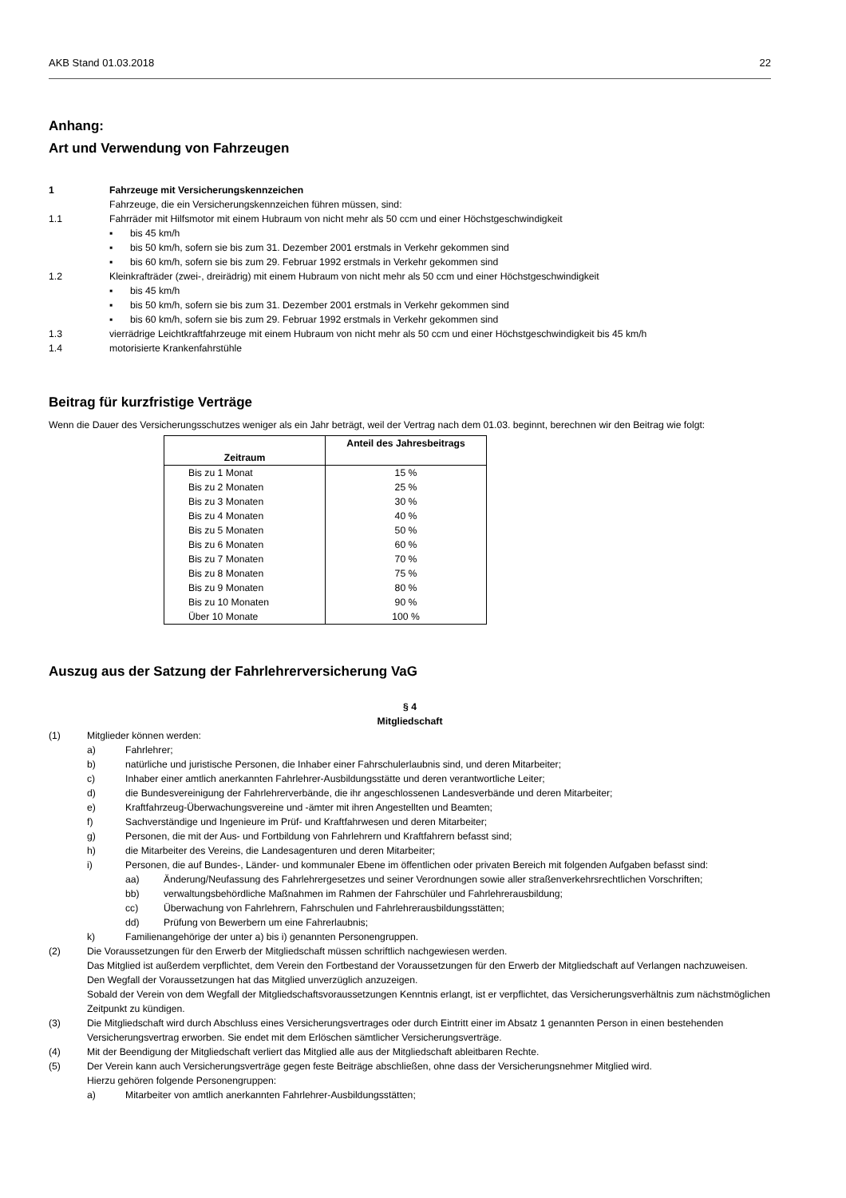AKB Stand 01.03.2018 22
Anhang:
Art und Verwendung von Fahrzeugen
1 Fahrzeuge mit Versicherungskennzeichen
Fahrzeuge, die ein Versicherungskennzeichen führen müssen, sind:
1.1 Fahrräder mit Hilfsmotor mit einem Hubraum von nicht mehr als 50 ccm und einer Höchstgeschwindigkeit
▪ bis 45 km/h
▪ bis 50 km/h, sofern sie bis zum 31. Dezember 2001 erstmals in Verkehr gekommen sind
▪ bis 60 km/h, sofern sie bis zum 29. Februar 1992 erstmals in Verkehr gekommen sind
1.2 Kleinkrafträder (zwei-, dreirädrig) mit einem Hubraum von nicht mehr als 50 ccm und einer Höchstgeschwindigkeit
▪ bis 45 km/h
▪ bis 50 km/h, sofern sie bis zum 31. Dezember 2001 erstmals in Verkehr gekommen sind
▪ bis 60 km/h, sofern sie bis zum 29. Februar 1992 erstmals in Verkehr gekommen sind
1.3 vierrädrige Leichtkraftfahrzeuge mit einem Hubraum von nicht mehr als 50 ccm und einer Höchstgeschwindigkeit bis 45 km/h
1.4 motorisierte Krankenfahrstühle
Beitrag für kurzfristige Verträge
Wenn die Dauer des Versicherungsschutzes weniger als ein Jahr beträgt, weil der Vertrag nach dem 01.03. beginnt, berechnen wir den Beitrag wie folgt:
| Zeitraum | Anteil des Jahresbeitrags |
| --- | --- |
| Bis zu 1 Monat | 15 % |
| Bis zu 2 Monaten | 25 % |
| Bis zu 3 Monaten | 30 % |
| Bis zu 4 Monaten | 40 % |
| Bis zu 5 Monaten | 50 % |
| Bis zu 6 Monaten | 60 % |
| Bis zu 7 Monaten | 70 % |
| Bis zu 8 Monaten | 75 % |
| Bis zu 9 Monaten | 80 % |
| Bis zu 10 Monaten | 90 % |
| Über 10 Monate | 100 % |
Auszug aus der Satzung der Fahrlehrerversicherung VaG
§ 4
Mitgliedschaft
(1) Mitglieder können werden:
a) Fahrlehrer;
b) natürliche und juristische Personen, die Inhaber einer Fahrschulerlaubnis sind, und deren Mitarbeiter;
c) Inhaber einer amtlich anerkannten Fahrlehrer-Ausbildungsstätte und deren verantwortliche Leiter;
d) die Bundesvereinigung der Fahrlehrerverbände, die ihr angeschlossenen Landesverbände und deren Mitarbeiter;
e) Kraftfahrzeug-Überwachungsvereine und -ämter mit ihren Angestellten und Beamten;
f) Sachverständige und Ingenieure im Prüf- und Kraftfahrwesen und deren Mitarbeiter;
g) Personen, die mit der Aus- und Fortbildung von Fahrlehrern und Kraftfahrern befasst sind;
h) die Mitarbeiter des Vereins, die Landesagenturen und deren Mitarbeiter;
i) Personen, die auf Bundes-, Länder- und kommunaler Ebene im öffentlichen oder privaten Bereich mit folgenden Aufgaben befasst sind:
aa) Änderung/Neufassung des Fahrlehrergesetzes und seiner Verordnungen sowie aller straßenverkehrsrechtlichen Vorschriften;
bb) verwaltungsbehördliche Maßnahmen im Rahmen der Fahrschüler und Fahrlehrerausbildung;
cc) Überwachung von Fahrlehrern, Fahrschulen und Fahrlehrerausbildungsstätten;
dd) Prüfung von Bewerbern um eine Fahrerlaubnis;
k) Familienangehörige der unter a) bis i) genannten Personengruppen.
(2) Die Voraussetzungen für den Erwerb der Mitgliedschaft müssen schriftlich nachgewiesen werden.
Das Mitglied ist außerdem verpflichtet, dem Verein den Fortbestand der Voraussetzungen für den Erwerb der Mitgliedschaft auf Verlangen nachzuweisen.
Den Wegfall der Voraussetzungen hat das Mitglied unverzüglich anzuzeigen.
Sobald der Verein von dem Wegfall der Mitgliedschaftsvoraussetzungen Kenntnis erlangt, ist er verpflichtet, das Versicherungsverhältnis zum nächstmöglichen Zeitpunkt zu kündigen.
(3) Die Mitgliedschaft wird durch Abschluss eines Versicherungsvertrages oder durch Eintritt einer im Absatz 1 genannten Person in einen bestehenden Versicherungsvertrag erworben. Sie endet mit dem Erlöschen sämtlicher Versicherungsverträge.
(4) Mit der Beendigung der Mitgliedschaft verliert das Mitglied alle aus der Mitgliedschaft ableitbaren Rechte.
(5) Der Verein kann auch Versicherungsverträge gegen feste Beiträge abschließen, ohne dass der Versicherungsnehmer Mitglied wird.
Hierzu gehören folgende Personengruppen:
a) Mitarbeiter von amtlich anerkannten Fahrlehrer-Ausbildungsstätten;